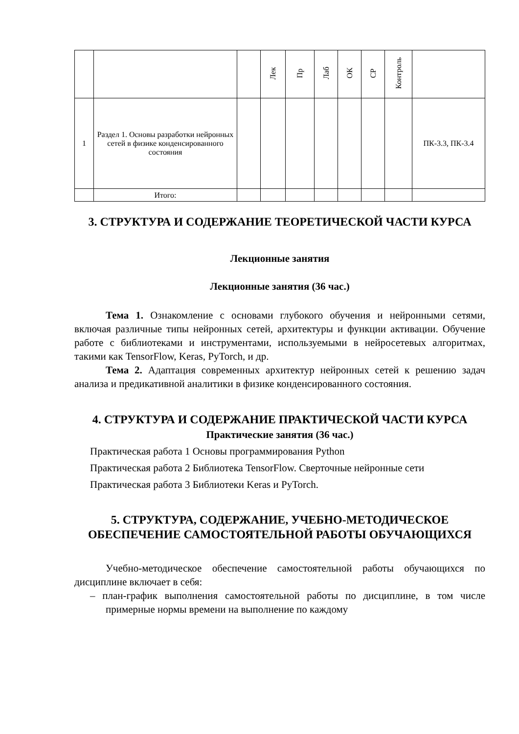| | | | Лек | Пр | Лаб | ОК | СР | Контроль | |
| 1 | Раздел 1. Основы разработки нейронных сетей в физике конденсированного состояния | | | | | | | | ПК-3.3, ПК-3.4 |
| | Итого: | | | | | | | | |
3. СТРУКТУРА И СОДЕРЖАНИЕ ТЕОРЕТИЧЕСКОЙ ЧАСТИ КУРСА
Лекционные занятия
Лекционные занятия (36 час.)
Тема 1. Ознакомление с основами глубокого обучения и нейронными сетями, включая различные типы нейронных сетей, архитектуры и функции активации. Обучение работе с библиотеками и инструментами, используемыми в нейросетевых алгоритмах, такими как TensorFlow, Keras, PyTorch, и др.
Тема 2. Адаптация современных архитектур нейронных сетей к решению задач анализа и предикативной аналитики в физике конденсированного состояния.
4. СТРУКТУРА И СОДЕРЖАНИЕ ПРАКТИЧЕСКОЙ ЧАСТИ КУРСА
Практические занятия (36 час.)
Практическая работа 1 Основы программирования Python
Практическая работа 2 Библиотека TensorFlow. Сверточные нейронные сети
Практическая работа 3 Библиотеки Keras и PyTorch.
5. СТРУКТУРА, СОДЕРЖАНИЕ, УЧЕБНО-МЕТОДИЧЕСКОЕ ОБЕСПЕЧЕНИЕ САМОСТОЯТЕЛЬНОЙ РАБОТЫ ОБУЧАЮЩИХСЯ
Учебно-методическое обеспечение самостоятельной работы обучающихся по дисциплине включает в себя:
– план-график выполнения самостоятельной работы по дисциплине, в том числе примерные нормы времени на выполнение по каждому